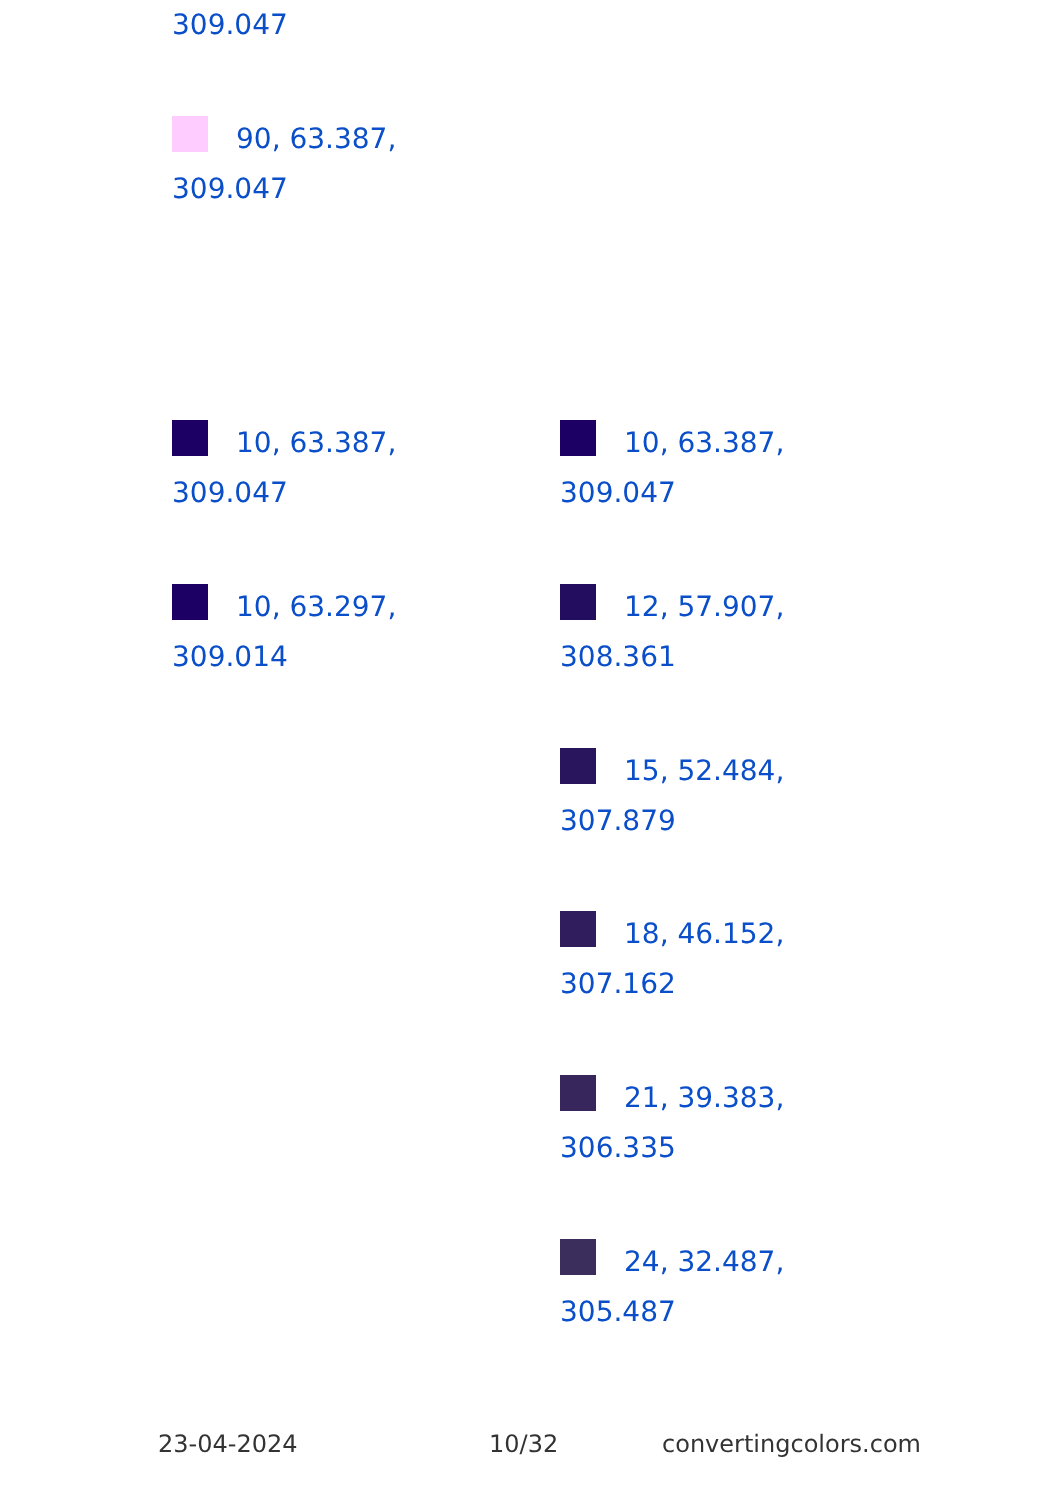309.047
90, 63.387, 309.047
10, 63.387, 309.047
10, 63.297, 309.014
10, 63.387, 309.047
12, 57.907, 308.361
15, 52.484, 307.879
18, 46.152, 307.162
21, 39.383, 306.335
24, 32.487, 305.487
23-04-2024 10/32 convertingcolors.com